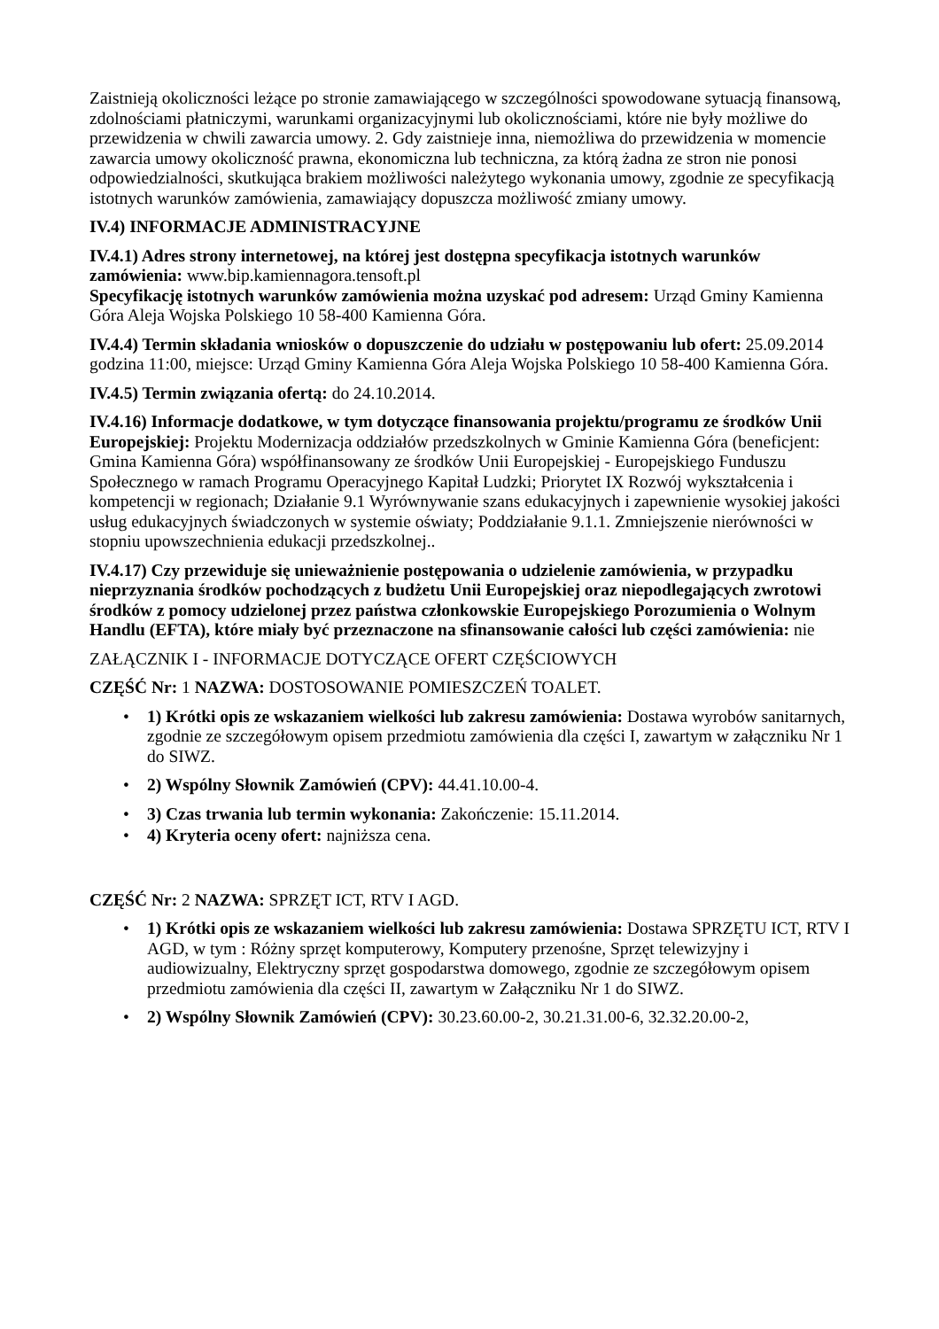Zaistnieją okoliczności leżące po stronie zamawiającego w szczególności spowodowane sytuacją finansową, zdolnościami płatniczymi, warunkami organizacyjnymi lub okolicznościami, które nie były możliwe do przewidzenia w chwili zawarcia umowy. 2. Gdy zaistnieje inna, niemożliwa do przewidzenia w momencie zawarcia umowy okoliczność prawna, ekonomiczna lub techniczna, za którą żadna ze stron nie ponosi odpowiedzialności, skutkująca brakiem możliwości należytego wykonania umowy, zgodnie ze specyfikacją istotnych warunków zamówienia, zamawiający dopuszcza możliwość zmiany umowy.
IV.4) INFORMACJE ADMINISTRACYJNE
IV.4.1) Adres strony internetowej, na której jest dostępna specyfikacja istotnych warunków zamówienia: www.bip.kamiennagora.tensoft.pl
Specyfikację istotnych warunków zamówienia można uzyskać pod adresem: Urząd Gminy Kamienna Góra Aleja Wojska Polskiego 10 58-400 Kamienna Góra.
IV.4.4) Termin składania wniosków o dopuszczenie do udziału w postępowaniu lub ofert: 25.09.2014 godzina 11:00, miejsce: Urząd Gminy Kamienna Góra Aleja Wojska Polskiego 10 58-400 Kamienna Góra.
IV.4.5) Termin związania ofertą: do 24.10.2014.
IV.4.16) Informacje dodatkowe, w tym dotyczące finansowania projektu/programu ze środków Unii Europejskiej: Projektu Modernizacja oddziałów przedszkolnych w Gminie Kamienna Góra (beneficjent: Gmina Kamienna Góra) współfinansowany ze środków Unii Europejskiej - Europejskiego Funduszu Społecznego w ramach Programu Operacyjnego Kapitał Ludzki; Priorytet IX Rozwój wykształcenia i kompetencji w regionach; Działanie 9.1 Wyrównywanie szans edukacyjnych i zapewnienie wysokiej jakości usług edukacyjnych świadczonych w systemie oświaty; Poddziałanie 9.1.1. Zmniejszenie nierówności w stopniu upowszechnienia edukacji przedszkolnej..
IV.4.17) Czy przewiduje się unieważnienie postępowania o udzielenie zamówienia, w przypadku nieprzyznania środków pochodzących z budżetu Unii Europejskiej oraz niepodlegających zwrotowi środków z pomocy udzielonej przez państwa członkowskie Europejskiego Porozumienia o Wolnym Handlu (EFTA), które miały być przeznaczone na sfinansowanie całości lub części zamówienia: nie
ZAŁĄCZNIK I - INFORMACJE DOTYCZĄCE OFERT CZĘŚCIOWYCH
CZĘŚĆ Nr: 1 NAZWA: DOSTOSOWANIE POMIESZCZEŃ TOALET.
• 1) Krótki opis ze wskazaniem wielkości lub zakresu zamówienia: Dostawa wyrobów sanitarnych, zgodnie ze szczegółowym opisem przedmiotu zamówienia dla części I, zawartym w załączniku Nr 1 do SIWZ.
• 2) Wspólny Słownik Zamówień (CPV): 44.41.10.00-4.
• 3) Czas trwania lub termin wykonania: Zakończenie: 15.11.2014.
• 4) Kryteria oceny ofert: najniższa cena.
CZĘŚĆ Nr: 2 NAZWA: SPRZĘT ICT, RTV I AGD.
• 1) Krótki opis ze wskazaniem wielkości lub zakresu zamówienia: Dostawa SPRZĘTU ICT, RTV I AGD, w tym : Różny sprzęt komputerowy, Komputery przenośne, Sprzęt telewizyjny i audiowizualny, Elektryczny sprzęt gospodarstwa domowego, zgodnie ze szczegółowym opisem przedmiotu zamówienia dla części II, zawartym w Załączniku Nr 1 do SIWZ.
• 2) Wspólny Słownik Zamówień (CPV): 30.23.60.00-2, 30.21.31.00-6, 32.32.20.00-2,